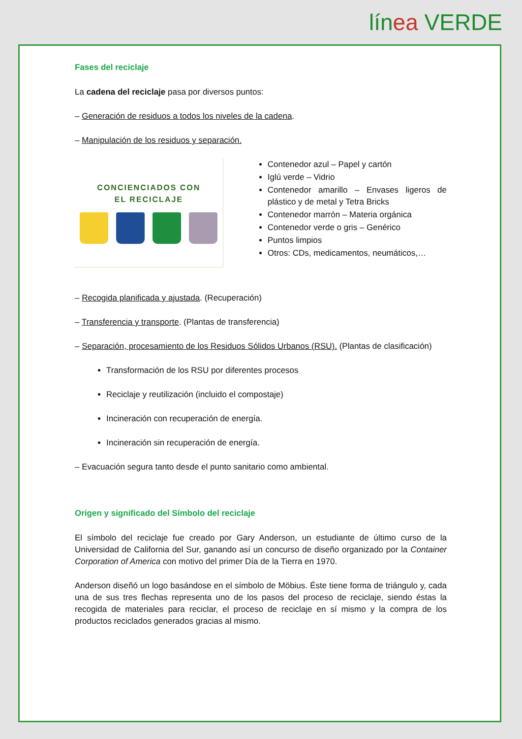línea VERDE
Fases del reciclaje
La cadena del reciclaje pasa por diversos puntos:
– Generación de residuos a todos los niveles de la cadena.
– Manipulación de los residuos y separación.
CONCIENCIADOS CON
EL RECICLAJE
Contenedor azul – Papel y cartón
Iglú verde – Vidrio
Contenedor amarillo – Envases ligeros de plástico y de metal y Tetra Bricks
Contenedor marrón – Materia orgánica
Contenedor verde o gris – Genérico
Puntos limpios
Otros: CDs, medicamentos, neumáticos,…
– Recogida planificada y ajustada. (Recuperación)
– Transferencia y transporte. (Plantas de transferencia)
– Separación, procesamiento de los Residuos Sólidos Urbanos (RSU). (Plantas de clasificación)
Transformación de los RSU por diferentes procesos
Reciclaje y reutilización (incluido el compostaje)
Incineración con recuperación de energía.
Incineración sin recuperación de energía.
– Evacuación segura tanto desde el punto sanitario como ambiental.
Origen y significado del Símbolo del reciclaje
El símbolo del reciclaje fue creado por Gary Anderson, un estudiante de último curso de la Universidad de California del Sur, ganando así un concurso de diseño organizado por la Container Corporation of America con motivo del primer Día de la Tierra en 1970.
Anderson diseñó un logo basándose en el símbolo de Möbius. Éste tiene forma de triángulo y, cada una de sus tres flechas representa uno de los pasos del proceso de reciclaje, siendo éstas la recogida de materiales para reciclar, el proceso de reciclaje en sí mismo y la compra de los productos reciclados generados gracias al mismo.